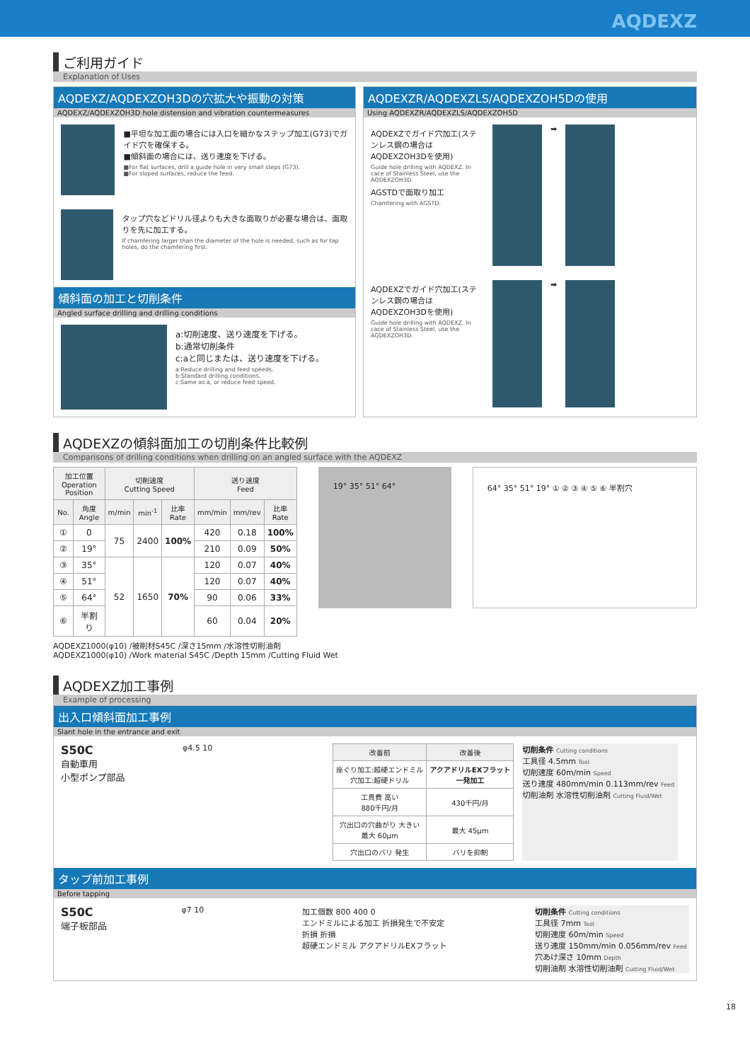AQDEXZ
ご利用ガイド
Explanation of Uses
AQDEXZ/AQDEXZOH3Dの穴拡大や振動の対策
AQDEXZ/AQDEXZOH3D hole distension and vibration countermeasures
■平坦な加工面の場合には入口を細かなステップ加工(G73)でガイド穴を確保する。
■傾斜面の場合には、送り速度を下げる。
■For flat surfaces, drill a guide hole in very small steps (G73).
■For sloped surfaces, reduce the feed.
タップ穴などドリル径よりも大きな面取りが必要な場合は、面取りを先に加工する。
If chamfering larger than the diameter of the hole is needed, such as for tap holes, do the chamfering first.
傾斜面の加工と切削条件
Angled surface drilling and drilling conditions
a:切削速度、送り速度を下げる。
b:通常切削条件
c:aと同じまたは、送り速度を下げる。
a:Reduce drilling and feed speeds.
b:Standard drilling conditions.
c:Same as a, or reduce feed speed.
AQDEXZR/AQDEXZLS/AQDEXZOH5Dの使用
Using AQDEXZR/AQDEXZLS/AQDEXZOH5D
AQDEXZでガイド穴加工(ステンレス鋼の場合はAQDEXZOH3Dを使用)
Guide hole drilling with AQDEXZ. In cace of Stainless Steel, use the AQDEXZOH3D.
AGSTDで面取り加工
Chamfering with AGSTD.
➡
AQDEXZでガイド穴加工(ステンレス鋼の場合はAQDEXZOH3Dを使用)
Guide hole drilling with AQDEXZ. In cace of Stainless Steel, use the AQDEXZOH3D.
➡
AQDEXZの傾斜面加工の切削条件比較例
Comparisons of drilling conditions when drilling on an angled surface with the AQDEXZ
| 加工位置 Operation Position | | 切削速度 Cutting Speed | | | 送り速度 Feed | | |
| --- | --- | --- | --- | --- | --- | --- | --- |
| No. | 角度 Angle | m/min | min<sup>-1</sup> | 比率 Rate | mm/min | mm/rev | 比率 Rate |
| ① | 0 | 75 | 2400 | 100% | 420 | 0.18 | 100% |
| ② | 19° | | | | 210 | 0.09 | 50% |
| ③ | 35° | 52 | 1650 | 70% | 120 | 0.07 | 40% |
| ④ | 51° | | | | 120 | 0.07 | 40% |
| ⑤ | 64° | | | | 90 | 0.06 | 33% |
| ⑥ | 半割り | | | | 60 | 0.04 | 20% |
19° 35° 51° 64° 64° 35° 51° 19° ① ② ③ ④ ⑤ ⑥ 半割穴
AQDEXZ1000(φ10) /被削材S45C /深さ15mm /水溶性切削油剤
AQDEXZ1000(φ10) /Work material S45C /Depth 15mm /Cutting Fluid Wet
AQDEXZ加工事例
Example of processing
出入口傾斜面加工事例
Slant hole in the entrance and exit
S50C
自動車用
小型ポンプ部品
φ4.5 10
| 改善前 | 改善後 |
| --- | --- |
| 座ぐり加工:超硬エンドミル 穴加工:超硬ドリル | アクアドリルEXフラット 一発加工 |
| 工具費 高い 880千円/月 | 430千円/月 |
| 穴出口の穴曲がり 大きい 最大 60μm | 最大 45μm |
| 穴出口のバリ 発生 | バリを抑制 |
切削条件 Cutting conditions
工具径 4.5mm Tool
切削速度 60m/min Speed
送り速度 480mm/min 0.113mm/rev Feed
切削油剤 水溶性切削油剤 Cutting Fluid/Wet
タップ前加工事例
Before tapping
S50C
端子板部品
φ7 10 加工個数 800 400 0
エンドミルによる加工 折損発生で不安定
折損 折損
超硬エンドミル アクアドリルEXフラット
切削条件 Cutting conditions
工具径 7mm Tool
切削速度 60m/min Speed
送り速度 150mm/min 0.056mm/rev Feed
穴あけ深さ 10mm Depth
切削油剤 水溶性切削油剤 Cutting Fluid/Wet
18